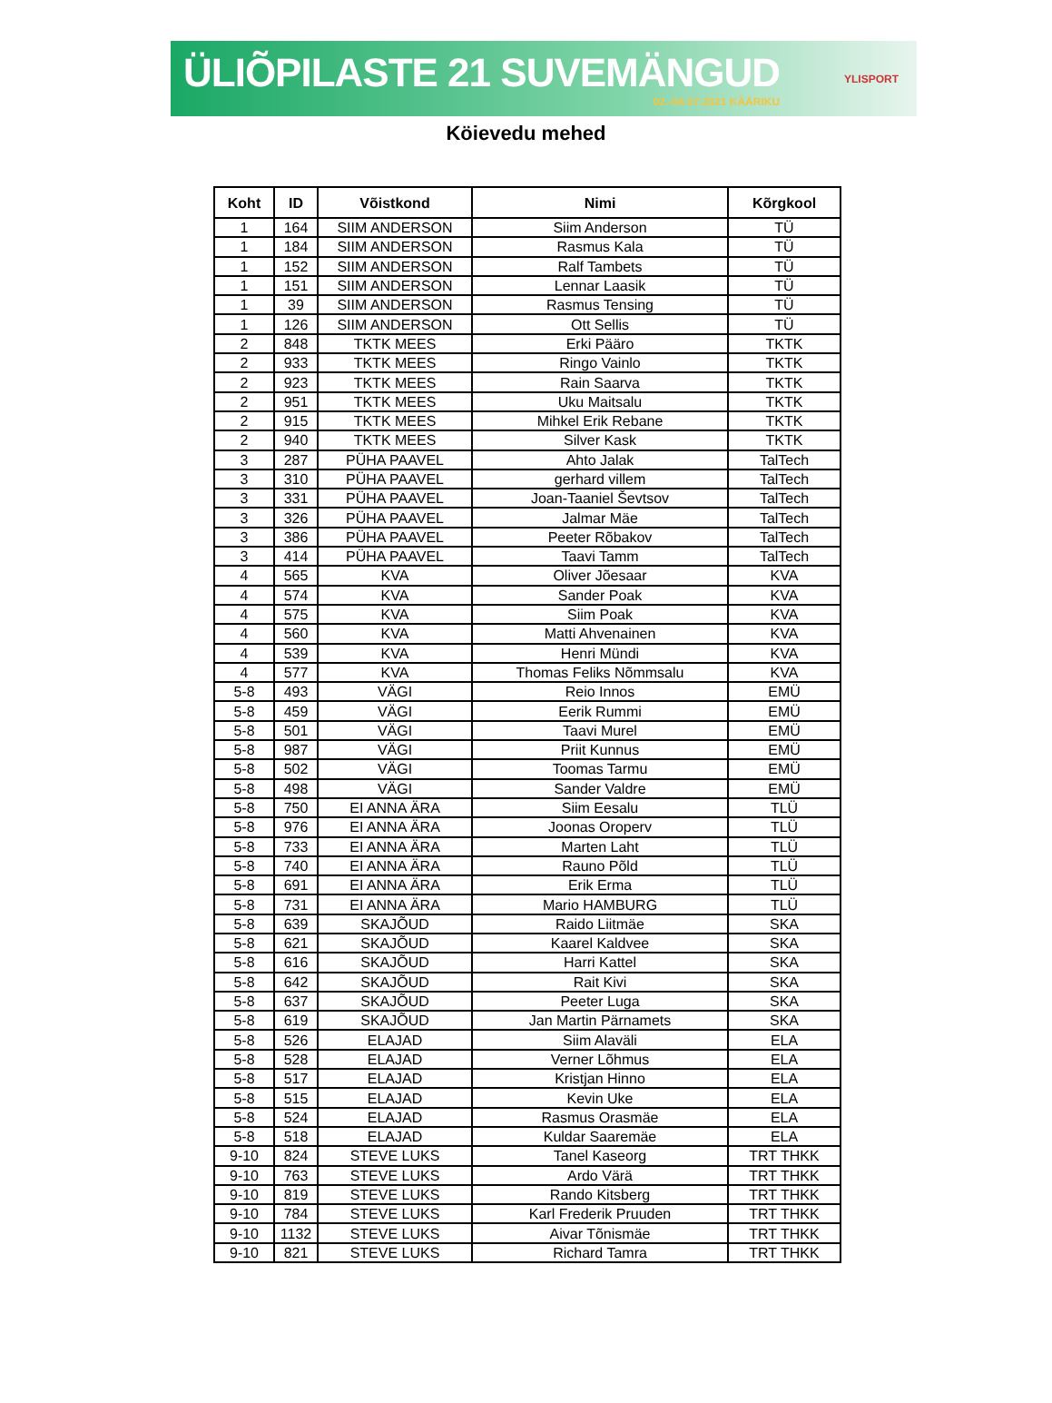ÜLIÕPILASTE 21 SUVEMÄNGUD
02.-04.07.2021 KÄÄRIKU
YLISPORT
Köievedu mehed
| Koht | ID | Võistkond | Nimi | Kõrgkool |
| --- | --- | --- | --- | --- |
| 1 | 164 | SIIM ANDERSON | Siim Anderson | TÜ |
| 1 | 184 | SIIM ANDERSON | Rasmus Kala | TÜ |
| 1 | 152 | SIIM ANDERSON | Ralf Tambets | TÜ |
| 1 | 151 | SIIM ANDERSON | Lennar Laasik | TÜ |
| 1 | 39 | SIIM ANDERSON | Rasmus Tensing | TÜ |
| 1 | 126 | SIIM ANDERSON | Ott Sellis | TÜ |
| 2 | 848 | TKTK MEES | Erki Pääro | TKTK |
| 2 | 933 | TKTK MEES | Ringo Vainlo | TKTK |
| 2 | 923 | TKTK MEES | Rain Saarva | TKTK |
| 2 | 951 | TKTK MEES | Uku Maitsalu | TKTK |
| 2 | 915 | TKTK MEES | Mihkel Erik Rebane | TKTK |
| 2 | 940 | TKTK MEES | Silver Kask | TKTK |
| 3 | 287 | PÜHA PAAVEL | Ahto Jalak | TalTech |
| 3 | 310 | PÜHA PAAVEL | gerhard villem | TalTech |
| 3 | 331 | PÜHA PAAVEL | Joan-Taaniel Ševtsov | TalTech |
| 3 | 326 | PÜHA PAAVEL | Jalmar Mäe | TalTech |
| 3 | 386 | PÜHA PAAVEL | Peeter Rõbakov | TalTech |
| 3 | 414 | PÜHA PAAVEL | Taavi Tamm | TalTech |
| 4 | 565 | KVA | Oliver Jõesaar | KVA |
| 4 | 574 | KVA | Sander Poak | KVA |
| 4 | 575 | KVA | Siim Poak | KVA |
| 4 | 560 | KVA | Matti Ahvenainen | KVA |
| 4 | 539 | KVA | Henri Mündi | KVA |
| 4 | 577 | KVA | Thomas Feliks Nõmmsalu | KVA |
| 5-8 | 493 | VÄGI | Reio Innos | EMÜ |
| 5-8 | 459 | VÄGI | Eerik Rummi | EMÜ |
| 5-8 | 501 | VÄGI | Taavi Murel | EMÜ |
| 5-8 | 987 | VÄGI | Priit Kunnus | EMÜ |
| 5-8 | 502 | VÄGI | Toomas Tarmu | EMÜ |
| 5-8 | 498 | VÄGI | Sander Valdre | EMÜ |
| 5-8 | 750 | EI ANNA ÄRA | Siim Eesalu | TLÜ |
| 5-8 | 976 | EI ANNA ÄRA | Joonas Oroperv | TLÜ |
| 5-8 | 733 | EI ANNA ÄRA | Marten Laht | TLÜ |
| 5-8 | 740 | EI ANNA ÄRA | Rauno Põld | TLÜ |
| 5-8 | 691 | EI ANNA ÄRA | Erik Erma | TLÜ |
| 5-8 | 731 | EI ANNA ÄRA | Mario HAMBURG | TLÜ |
| 5-8 | 639 | SKAJÕUD | Raido Liitmäe | SKA |
| 5-8 | 621 | SKAJÕUD | Kaarel Kaldvee | SKA |
| 5-8 | 616 | SKAJÕUD | Harri Kattel | SKA |
| 5-8 | 642 | SKAJÕUD | Rait Kivi | SKA |
| 5-8 | 637 | SKAJÕUD | Peeter Luga | SKA |
| 5-8 | 619 | SKAJÕUD | Jan Martin Pärnamets | SKA |
| 5-8 | 526 | ELAJAD | Siim Alaväli | ELA |
| 5-8 | 528 | ELAJAD | Verner Lõhmus | ELA |
| 5-8 | 517 | ELAJAD | Kristjan Hinno | ELA |
| 5-8 | 515 | ELAJAD | Kevin Uke | ELA |
| 5-8 | 524 | ELAJAD | Rasmus Orasmäe | ELA |
| 5-8 | 518 | ELAJAD | Kuldar Saaremäe | ELA |
| 9-10 | 824 | STEVE LUKS | Tanel Kaseorg | TRT THKK |
| 9-10 | 763 | STEVE LUKS | Ardo Värä | TRT THKK |
| 9-10 | 819 | STEVE LUKS | Rando Kitsberg | TRT THKK |
| 9-10 | 784 | STEVE LUKS | Karl Frederik Pruuden | TRT THKK |
| 9-10 | 1132 | STEVE LUKS | Aivar Tõnismäe | TRT THKK |
| 9-10 | 821 | STEVE LUKS | Richard Tamra | TRT THKK |